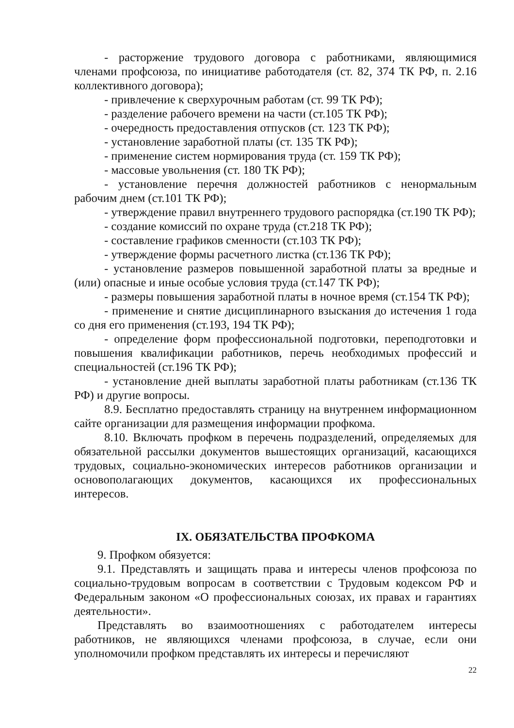- расторжение трудового договора с работниками, являющимися членами профсоюза, по инициативе работодателя (ст. 82, 374 ТК РФ, п. 2.16 коллективного договора);
- привлечение к сверхурочным работам (ст. 99 ТК РФ);
- разделение рабочего времени на части (ст.105 ТК РФ);
- очередность предоставления отпусков (ст. 123 ТК РФ);
- установление заработной платы (ст. 135 ТК РФ);
- применение систем нормирования труда (ст. 159 ТК РФ);
- массовые увольнения (ст. 180 ТК РФ);
- установление перечня должностей работников с ненормальным рабочим днем (ст.101 ТК РФ);
- утверждение правил внутреннего трудового распорядка (ст.190 ТК РФ);
- создание комиссий по охране труда (ст.218 ТК РФ);
- составление графиков сменности (ст.103 ТК РФ);
- утверждение формы расчетного листка (ст.136 ТК РФ);
- установление размеров повышенной заработной платы за вредные и (или) опасные и иные особые условия труда (ст.147 ТК РФ);
- размеры повышения заработной платы в ночное время (ст.154 ТК РФ);
- применение и снятие дисциплинарного взыскания до истечения 1 года со дня его применения (ст.193, 194 ТК РФ);
- определение форм профессиональной подготовки, переподготовки и повышения квалификации работников, перечь необходимых профессий и специальностей (ст.196 ТК РФ);
- установление дней выплаты заработной платы работникам (ст.136 ТК РФ) и другие вопросы.
8.9. Бесплатно предоставлять страницу на внутреннем информационном сайте организации для размещения информации профкома.
8.10. Включать профком в перечень подразделений, определяемых для обязательной рассылки документов вышестоящих организаций, касающихся трудовых, социально-экономических интересов работников организации и основополагающих документов, касающихся их профессиональных интересов.
IX. ОБЯЗАТЕЛЬСТВА ПРОФКОМА
9. Профком обязуется:
9.1. Представлять и защищать права и интересы членов профсоюза по социально-трудовым вопросам в соответствии с Трудовым кодексом РФ и Федеральным законом «О профессиональных союзах, их правах и гарантиях деятельности».
Представлять во взаимоотношениях с работодателем интересы работников, не являющихся членами профсоюза, в случае, если они уполномочили профком представлять их интересы и перечисляют
22